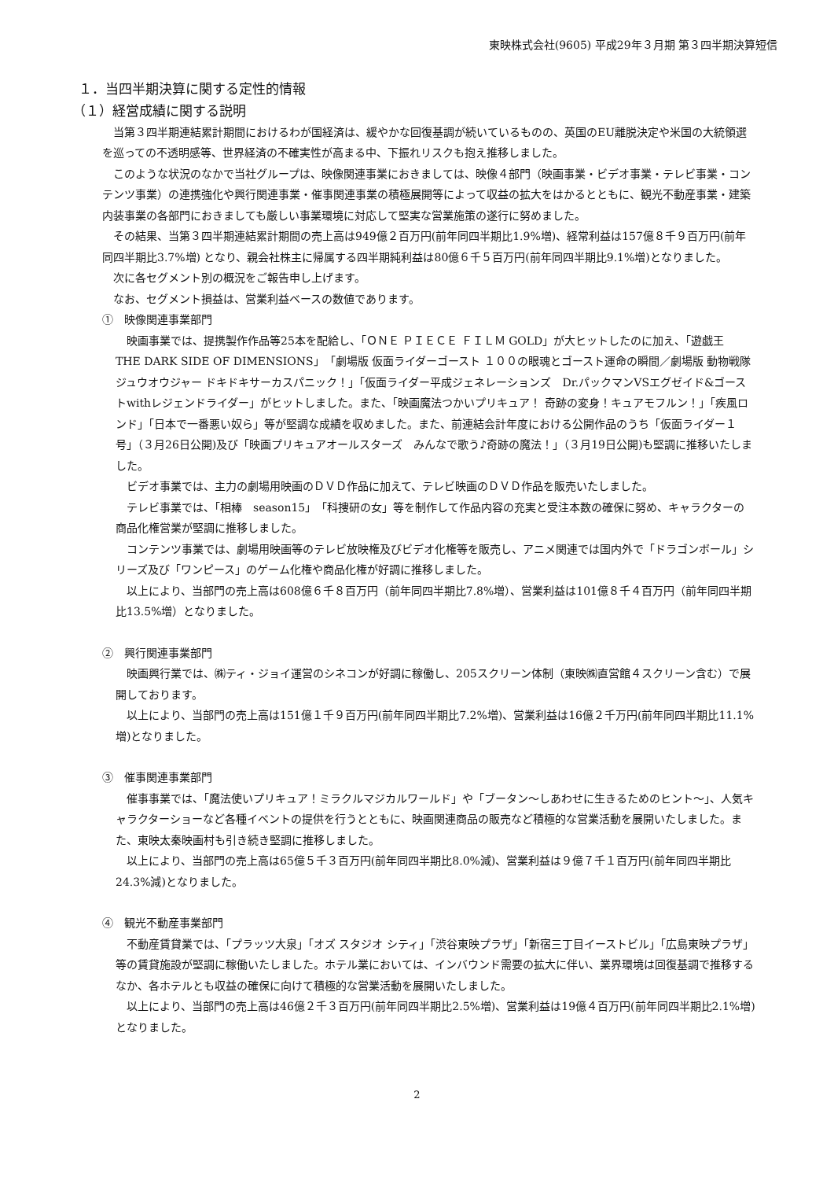東映株式会社(9605) 平成29年３月期 第３四半期決算短信
１．当四半期決算に関する定性的情報
（１）経営成績に関する説明
当第３四半期連結累計期間におけるわが国経済は、緩やかな回復基調が続いているものの、英国のEU離脱決定や米国の大統領選を巡っての不透明感等、世界経済の不確実性が高まる中、下振れリスクも抱え推移しました。
このような状況のなかで当社グループは、映像関連事業におきましては、映像４部門（映画事業・ビデオ事業・テレビ事業・コンテンツ事業）の連携強化や興行関連事業・催事関連事業の積極展開等によって収益の拡大をはかるとともに、観光不動産事業・建築内装事業の各部門におきましても厳しい事業環境に対応して堅実な営業施策の遂行に努めました。
その結果、当第３四半期連結累計期間の売上高は949億２百万円(前年同四半期比1.9%増)、経常利益は157億８千９百万円(前年同四半期比3.7%増) となり、親会社株主に帰属する四半期純利益は80億６千５百万円(前年同四半期比9.1%増)となりました。
次に各セグメント別の概況をご報告申し上げます。
なお、セグメント損益は、営業利益ベースの数値であります。
①　映像関連事業部門
映画事業では、提携製作作品等25本を配給し、「ＯＮＥ ＰＩＥＣＥ ＦＩＬＭ GOLD」が大ヒットしたのに加え、「遊戯王　THE DARK SIDE OF DIMENSIONS」「劇場版 仮面ライダーゴースト １００の眼魂とゴースト運命の瞬間／劇場版 動物戦隊ジュウオウジャー ドキドキサーカスパニック！」「仮面ライダー平成ジェネレーションズ　Dr.パックマンVSエグゼイド&ゴーストwithレジェンドライダー」がヒットしました。また、「映画魔法つかいプリキュア！ 奇跡の変身！キュアモフルン！」「疾風ロンド」「日本で一番悪い奴ら」等が堅調な成績を収めました。また、前連結会計年度における公開作品のうち「仮面ライダー１号」（３月26日公開)及び「映画プリキュアオールスターズ　みんなで歌う♪奇跡の魔法！」（３月19日公開)も堅調に推移いたしました。
ビデオ事業では、主力の劇場用映画のＤＶＤ作品に加えて、テレビ映画のＤＶＤ作品を販売いたしました。
テレビ事業では、「相棒　season15」「科捜研の女」等を制作して作品内容の充実と受注本数の確保に努め、キャラクターの商品化権営業が堅調に推移しました。
コンテンツ事業では、劇場用映画等のテレビ放映権及びビデオ化権等を販売し、アニメ関連では国内外で「ドラゴンボール」シリーズ及び「ワンピース」のゲーム化権や商品化権が好調に推移しました。
以上により、当部門の売上高は608億６千８百万円（前年同四半期比7.8%増）、営業利益は101億８千４百万円（前年同四半期比13.5%増）となりました。
②　興行関連事業部門
映画興行業では、㈱ティ・ジョイ運営のシネコンが好調に稼働し、205スクリーン体制（東映㈱直営館４スクリーン含む）で展開しております。
以上により、当部門の売上高は151億１千９百万円(前年同四半期比7.2%増)、営業利益は16億２千万円(前年同四半期比11.1%増)となりました。
③　催事関連事業部門
催事事業では、「魔法使いプリキュア！ミラクルマジカルワールド」や「ブータン～しあわせに生きるためのヒント～」、人気キャラクターショーなど各種イベントの提供を行うとともに、映画関連商品の販売など積極的な営業活動を展開いたしました。また、東映太秦映画村も引き続き堅調に推移しました。
以上により、当部門の売上高は65億５千３百万円(前年同四半期比8.0%減)、営業利益は９億７千１百万円(前年同四半期比24.3%減)となりました。
④　観光不動産事業部門
不動産賃貸業では、「プラッツ大泉」「オズ スタジオ シティ」「渋谷東映プラザ」「新宿三丁目イーストビル」「広島東映プラザ」等の賃貸施設が堅調に稼働いたしました。ホテル業においては、インバウンド需要の拡大に伴い、業界環境は回復基調で推移するなか、各ホテルとも収益の確保に向けて積極的な営業活動を展開いたしました。
以上により、当部門の売上高は46億２千３百万円(前年同四半期比2.5%増)、営業利益は19億４百万円(前年同四半期比2.1%増)となりました。
2